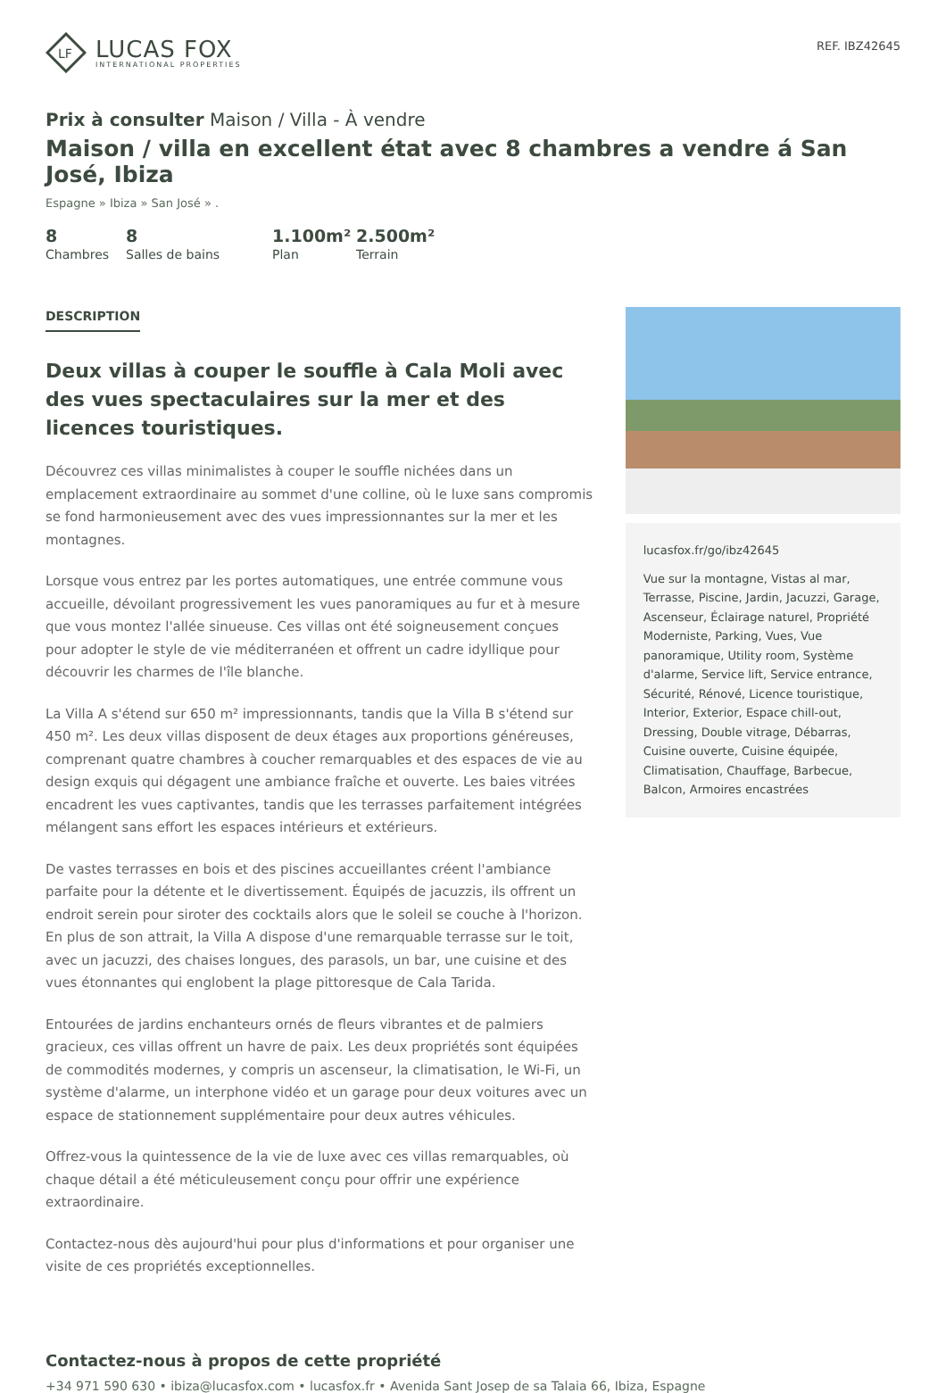LF
LUCAS FOX
INTERNATIONAL PROPERTIES
REF. IBZ42645
Prix à consulter Maison / Villa - À vendre
Maison / villa en excellent état avec 8 chambres a vendre á San José, Ibiza
Espagne » Ibiza » San José » .
8
Chambres
8
Salles de bains
1.100m²
Plan
2.500m²
Terrain
DESCRIPTION
Deux villas à couper le souffle à Cala Moli avec des vues spectaculaires sur la mer et des licences touristiques.
Découvrez ces villas minimalistes à couper le souffle nichées dans un emplacement extraordinaire au sommet d'une colline, où le luxe sans compromis se fond harmonieusement avec des vues impressionnantes sur la mer et les montagnes.
Lorsque vous entrez par les portes automatiques, une entrée commune vous accueille, dévoilant progressivement les vues panoramiques au fur et à mesure que vous montez l'allée sinueuse. Ces villas ont été soigneusement conçues pour adopter le style de vie méditerranéen et offrent un cadre idyllique pour découvrir les charmes de l'île blanche.
La Villa A s'étend sur 650 m² impressionnants, tandis que la Villa B s'étend sur 450 m². Les deux villas disposent de deux étages aux proportions généreuses, comprenant quatre chambres à coucher remarquables et des espaces de vie au design exquis qui dégagent une ambiance fraîche et ouverte. Les baies vitrées encadrent les vues captivantes, tandis que les terrasses parfaitement intégrées mélangent sans effort les espaces intérieurs et extérieurs.
De vastes terrasses en bois et des piscines accueillantes créent l'ambiance parfaite pour la détente et le divertissement. Équipés de jacuzzis, ils offrent un endroit serein pour siroter des cocktails alors que le soleil se couche à l'horizon. En plus de son attrait, la Villa A dispose d'une remarquable terrasse sur le toit, avec un jacuzzi, des chaises longues, des parasols, un bar, une cuisine et des vues étonnantes qui englobent la plage pittoresque de Cala Tarida.
Entourées de jardins enchanteurs ornés de fleurs vibrantes et de palmiers gracieux, ces villas offrent un havre de paix. Les deux propriétés sont équipées de commodités modernes, y compris un ascenseur, la climatisation, le Wi-Fi, un système d'alarme, un interphone vidéo et un garage pour deux voitures avec un espace de stationnement supplémentaire pour deux autres véhicules.
Offrez-vous la quintessence de la vie de luxe avec ces villas remarquables, où chaque détail a été méticuleusement conçu pour offrir une expérience extraordinaire.
Contactez-nous dès aujourd'hui pour plus d'informations et pour organiser une visite de ces propriétés exceptionnelles.
lucasfox.fr/go/ibz42645
Vue sur la montagne, Vistas al mar, Terrasse, Piscine, Jardin, Jacuzzi, Garage, Ascenseur, Éclairage naturel, Propriété Moderniste, Parking, Vues, Vue panoramique, Utility room, Système d'alarme, Service lift, Service entrance, Sécurité, Rénové, Licence touristique, Interior, Exterior, Espace chill-out, Dressing, Double vitrage, Débarras, Cuisine ouverte, Cuisine équipée, Climatisation, Chauffage, Barbecue, Balcon, Armoires encastrées
Contactez-nous à propos de cette propriété
+34 971 590 630 • ibiza@lucasfox.com • lucasfox.fr • Avenida Sant Josep de sa Talaia 66, Ibiza, Espagne